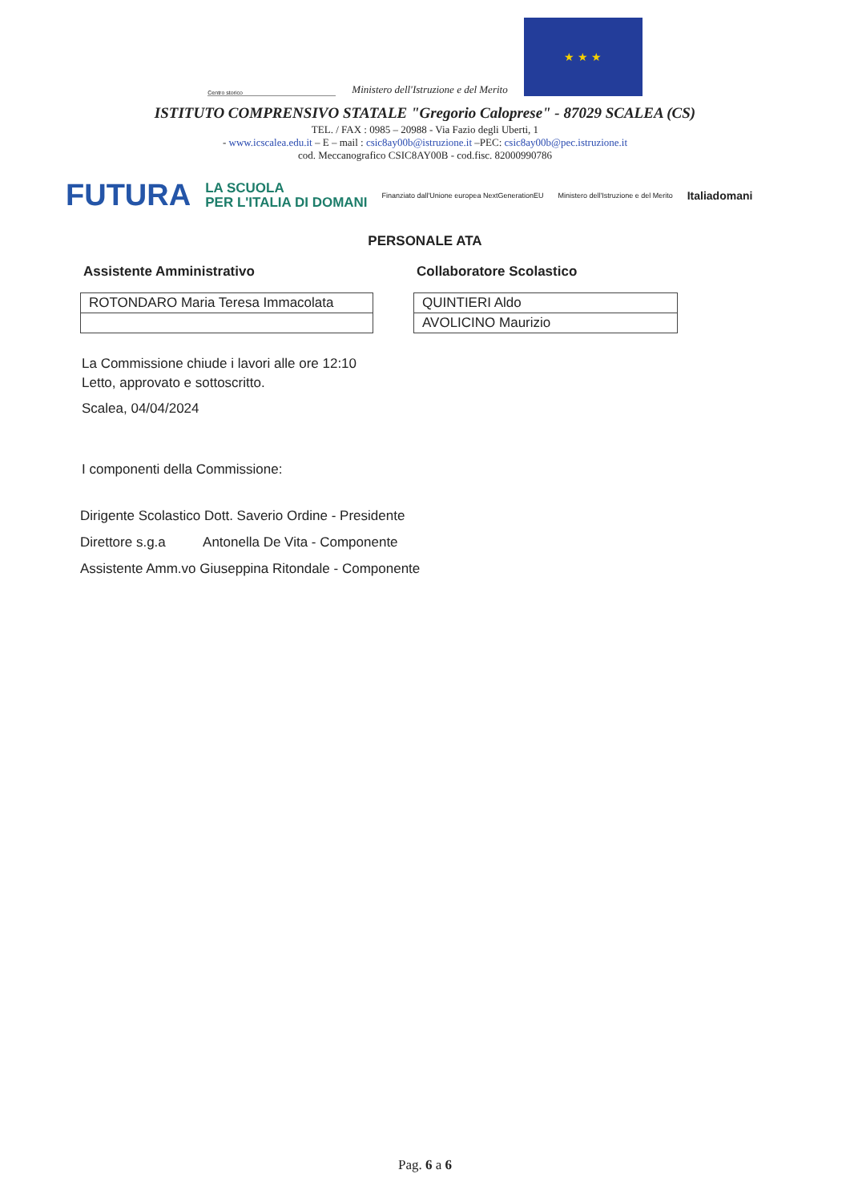Centro storico
Ministero dell'Istruzione e del Merito
★ ★ ★
ISTITUTO COMPRENSIVO STATALE "Gregorio Caloprese" - 87029 SCALEA (CS)
TEL. / FAX : 0985 – 20988 - Via Fazio degli Uberti, 1
- www.icscalea.edu.it – E – mail : csic8ay00b@istruzione.it –PEC: csic8ay00b@pec.istruzione.it
cod. Meccanografico CSIC8AY00B - cod.fisc. 82000990786
FUTURA LA SCUOLA
PER L'ITALIA DI DOMANI Finanziato dall'Unione europea NextGenerationEU Ministero dell'Istruzione e del Merito Italiadomani
PERSONALE ATA
Assistente Amministrativo
| ROTONDARO Maria Teresa Immacolata |
Collaboratore Scolastico
| QUINTIERI Aldo |
| AVOLICINO Maurizio |
La Commissione chiude i lavori alle ore 12:10
Letto, approvato e sottoscritto.
Scalea, 04/04/2024
I componenti della Commissione:
Dirigente Scolastico Dott. Saverio Ordine - Presidente
Direttore s.g.a Antonella De Vita - Componente
Assistente Amm.vo Giuseppina Ritondale - Componente
Pag. 6 a 6